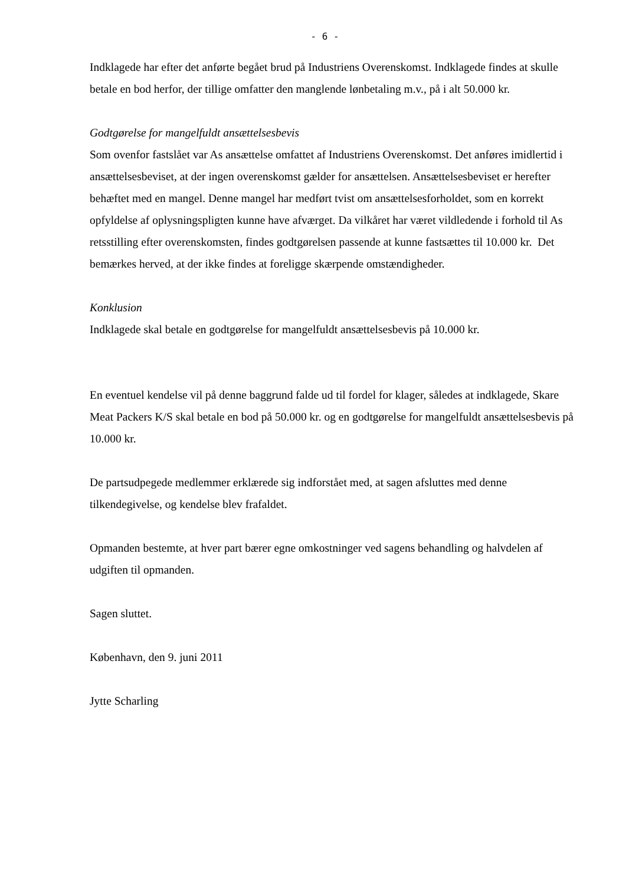- 6 -
Indklagede har efter det anførte begået brud på Industriens Overenskomst. Indklagede findes at skulle betale en bod herfor, der tillige omfatter den manglende lønbetaling m.v., på i alt 50.000 kr.
Godtgørelse for mangelfuldt ansættelsesbevis
Som ovenfor fastslået var As ansættelse omfattet af Industriens Overenskomst. Det anføres imidlertid i ansættelsesbeviset, at der ingen overenskomst gælder for ansættelsen. Ansættelsesbeviset er herefter behæftet med en mangel. Denne mangel har medført tvist om ansættelsesforholdet, som en korrekt opfyldelse af oplysningspligten kunne have afværget. Da vilkåret har været vildledende i forhold til As retsstilling efter overenskomsten, findes godtgørelsen passende at kunne fastsættes til 10.000 kr. Det bemærkes herved, at der ikke findes at foreligge skærpende omstændigheder.
Konklusion
Indklagede skal betale en godtgørelse for mangelfuldt ansættelsesbevis på 10.000 kr.
En eventuel kendelse vil på denne baggrund falde ud til fordel for klager, således at indklagede, Skare Meat Packers K/S skal betale en bod på 50.000 kr. og en godtgørelse for mangelfuldt ansættelsesbevis på 10.000 kr.
De partsudpegede medlemmer erklærede sig indforstået med, at sagen afsluttes med denne tilkendegivelse, og kendelse blev frafaldet.
Opmanden bestemte, at hver part bærer egne omkostninger ved sagens behandling og halvdelen af udgiften til opmanden.
Sagen sluttet.
København, den 9. juni 2011
Jytte Scharling